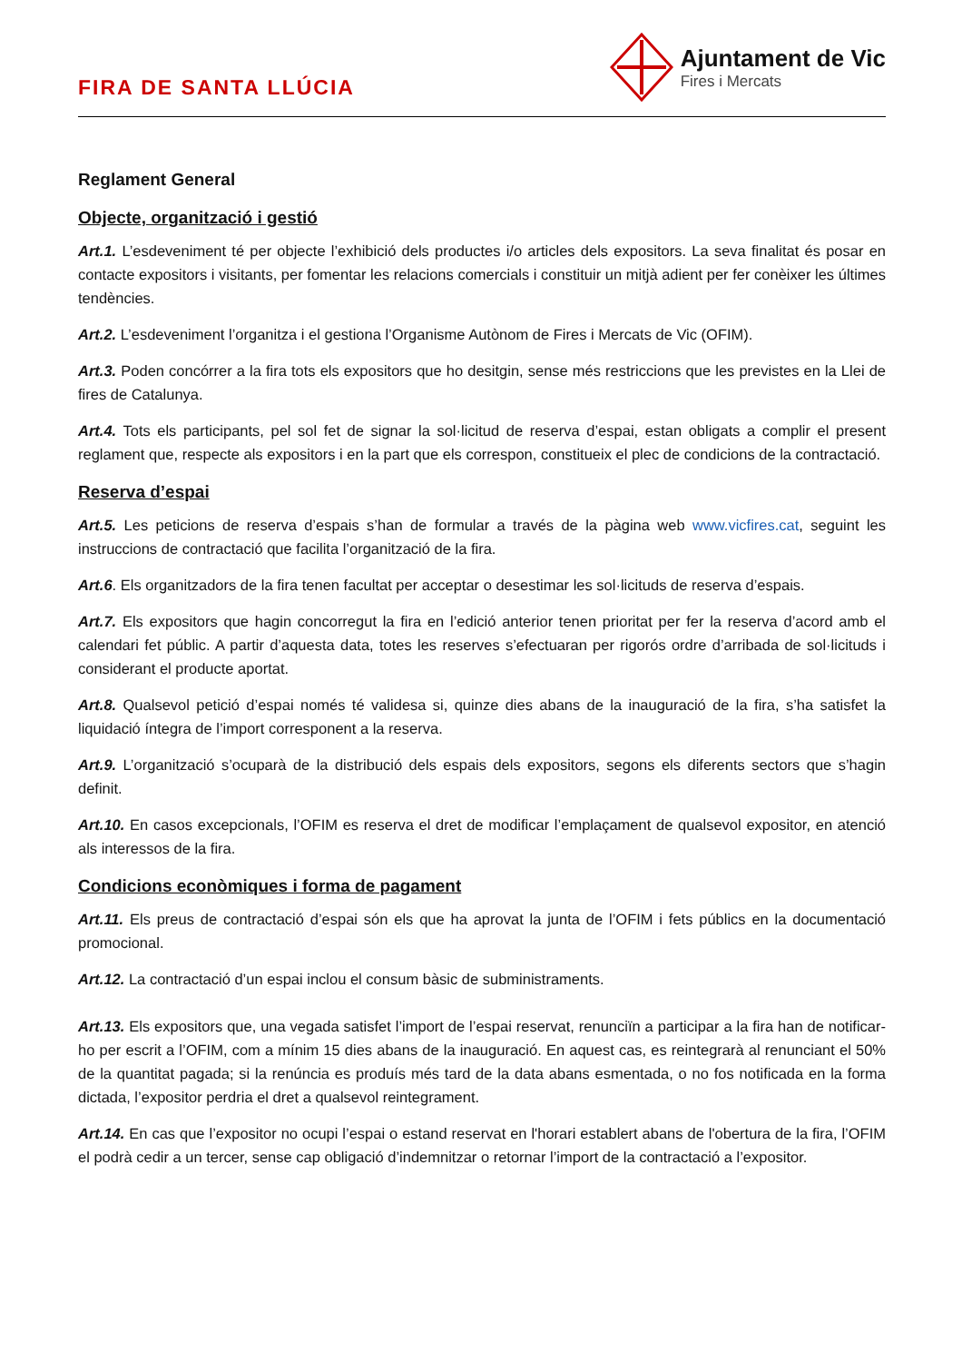FIRA DE SANTA LLÚCIA
Ajuntament de Vic
Fires i Mercats
Reglament General
Objecte, organització i gestió
Art.1. L’esdeveniment té per objecte l’exhibició dels productes i/o articles dels expositors. La seva finalitat és posar en contacte expositors i visitants, per fomentar les relacions comercials i constituir un mitjà adient per fer conèixer les últimes tendències.
Art.2. L’esdeveniment l’organitza i el gestiona l’Organisme Autònom de Fires i Mercats de Vic (OFIM).
Art.3. Poden concórrer a la fira tots els expositors que ho desitgin, sense més restriccions que les previstes en la Llei de fires de Catalunya.
Art.4. Tots els participants, pel sol fet de signar la sol·licitud de reserva d’espai, estan obligats a complir el present reglament que, respecte als expositors i en la part que els correspon, constitueix el plec de condicions de la contractació.
Reserva d’espai
Art.5. Les peticions de reserva d’espais s’han de formular a través de la pàgina web www.vicfires.cat, seguint les instruccions de contractació que facilita l’organització de la fira.
Art.6. Els organitzadors de la fira tenen facultat per acceptar o desestimar les sol·licituds de reserva d’espais.
Art.7. Els expositors que hagin concorregut la fira en l’edició anterior tenen prioritat per fer la reserva d’acord amb el calendari fet públic. A partir d’aquesta data, totes les reserves s’efectuaran per rigorós ordre d’arribada de sol·licituds i considerant el producte aportat.
Art.8. Qualsevol petició d’espai només té validesa si, quinze dies abans de la inauguració de la fira, s’ha satisfet la liquidació íntegra de l’import corresponent a la reserva.
Art.9. L’organització s’ocuparà de la distribució dels espais dels expositors, segons els diferents sectors que s’hagin definit.
Art.10. En casos excepcionals, l’OFIM es reserva el dret de modificar l’emplaçament de qualsevol expositor, en atenció als interessos de la fira.
Condicions econòmiques i forma de pagament
Art.11. Els preus de contractació d’espai són els que ha aprovat la junta de l’OFIM i fets públics en la documentació promocional.
Art.12. La contractació d’un espai inclou el consum bàsic de subministraments.
Art.13. Els expositors que, una vegada satisfet l’import de l’espai reservat, renunciïn a participar a la fira han de notificar-ho per escrit a l’OFIM, com a mínim 15 dies abans de la inauguració. En aquest cas, es reintegrarà al renunciant el 50% de la quantitat pagada; si la renúncia es produís més tard de la data abans esmentada, o no fos notificada en la forma dictada, l’expositor perdria el dret a qualsevol reintegrament.
Art.14. En cas que l’expositor no ocupi l’espai o estand reservat en l'horari establert abans de l'obertura de la fira, l’OFIM el podrà cedir a un tercer, sense cap obligació d’indemnitzar o retornar l’import de la contractació a l’expositor.